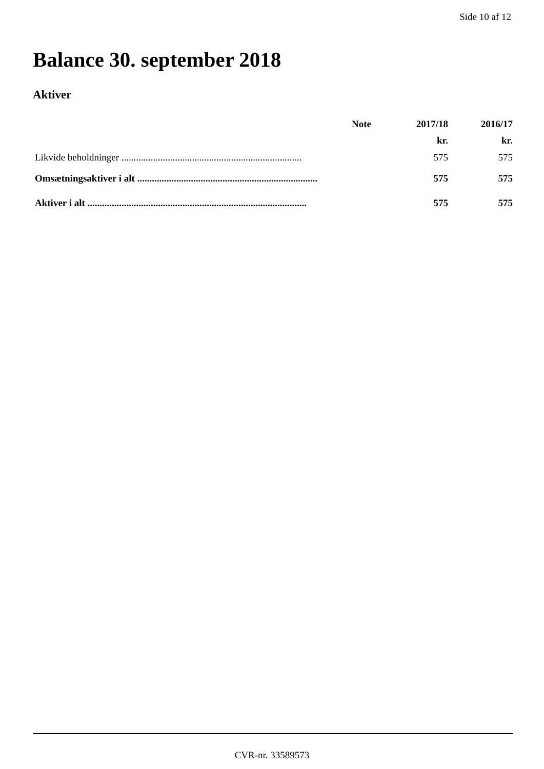Side 10 af 12
Balance 30. september 2018
Aktiver
| | Note | 2017/18 | 2016/17 |
| --- | --- | --- | --- |
| | | kr. | kr. |
| Likvide beholdninger .......................................................................... | | 575 | 575 |
| Omsætningsaktiver i alt .......................................................................... | | 575 | 575 |
| Aktiver i alt .......................................................................................... | | 575 | 575 |
CVR-nr. 33589573